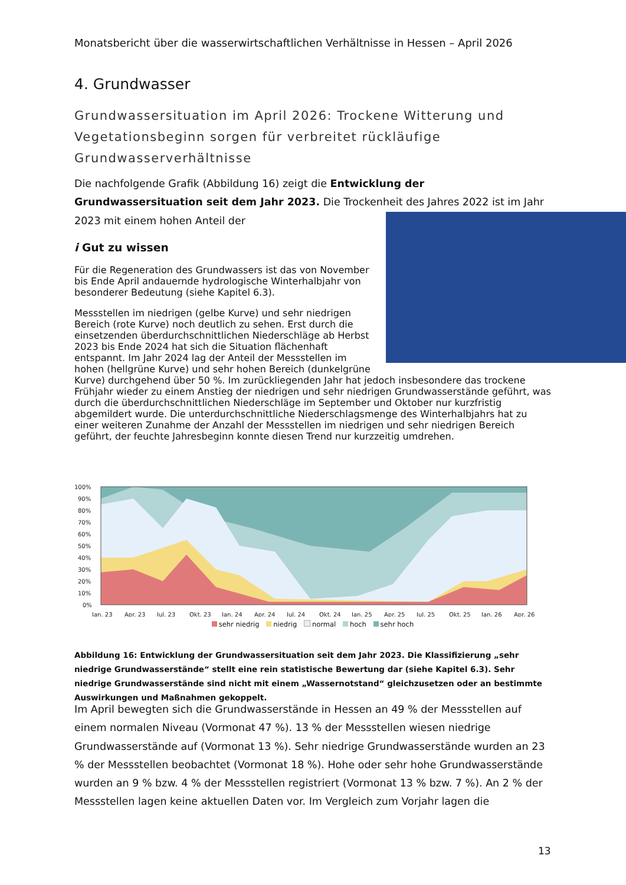Monatsbericht über die wasserwirtschaftlichen Verhältnisse in Hessen – April 2026
4. Grundwasser
Grundwassersituation im April 2026: Trockene Witterung und Vegetationsbeginn sorgen für verbreitet rückläufige Grundwasserverhältnisse
Die nachfolgende Grafik (Abbildung 16) zeigt die Entwicklung der Grundwassersituation seit dem Jahr 2023. Die Trockenheit des Jahres 2022 ist im Jahr 2023 mit einem hohen Anteil der
i Gut zu wissen
Für die Regeneration des Grundwassers ist das von November bis Ende April andauernde hydrologische Winterhalbjahr von besonderer Bedeutung (siehe Kapitel 6.3).
Messstellen im niedrigen (gelbe Kurve) und sehr niedrigen Bereich (rote Kurve) noch deutlich zu sehen. Erst durch die einsetzenden überdurchschnittlichen Niederschläge ab Herbst 2023 bis Ende 2024 hat sich die Situation flächenhaft entspannt. Im Jahr 2024 lag der Anteil der Messstellen im hohen (hellgrüne Kurve) und sehr hohen Bereich (dunkelgrüne Kurve) durchgehend über 50 %. Im zurückliegenden Jahr hat jedoch insbesondere das trockene Frühjahr wieder zu einem Anstieg der niedrigen und sehr niedrigen Grundwasserstände geführt, was durch die überdurchschnittlichen Niederschläge im September und Oktober nur kurzfristig abgemildert wurde. Die unterdurchschnittliche Niederschlagsmenge des Winterhalbjahrs hat zu einer weiteren Zunahme der Anzahl der Messstellen im niedrigen und sehr niedrigen Bereich geführt, der feuchte Jahresbeginn konnte diesen Trend nur kurzzeitig umdrehen.
100%
90%
80%
70%
60%
50%
40%
30%
20%
10%
0%
Jan. 23
Apr. 23
Jul. 23
Okt. 23
Jan. 24
Apr. 24
Jul. 24
Okt. 24
Jan. 25
Apr. 25
Jul. 25
Okt. 25
Jan. 26
Apr. 26
sehr niedrig niedrig normal hoch sehr hoch
Abbildung 16: Entwicklung der Grundwassersituation seit dem Jahr 2023. Die Klassifizierung „sehr niedrige Grundwasserstände“ stellt eine rein statistische Bewertung dar (siehe Kapitel 6.3). Sehr niedrige Grundwasserstände sind nicht mit einem „Wassernotstand“ gleichzusetzen oder an bestimmte Auswirkungen und Maßnahmen gekoppelt.
Im April bewegten sich die Grundwasserstände in Hessen an 49 % der Messstellen auf einem normalen Niveau (Vormonat 47 %). 13 % der Messstellen wiesen niedrige Grundwasserstände auf (Vormonat 13 %). Sehr niedrige Grundwasserstände wurden an 23 % der Messstellen beobachtet (Vormonat 18 %). Hohe oder sehr hohe Grundwasserstände wurden an 9 % bzw. 4 % der Messstellen registriert (Vormonat 13 % bzw. 7 %). An 2 % der Messstellen lagen keine aktuellen Daten vor. Im Vergleich zum Vorjahr lagen die
13